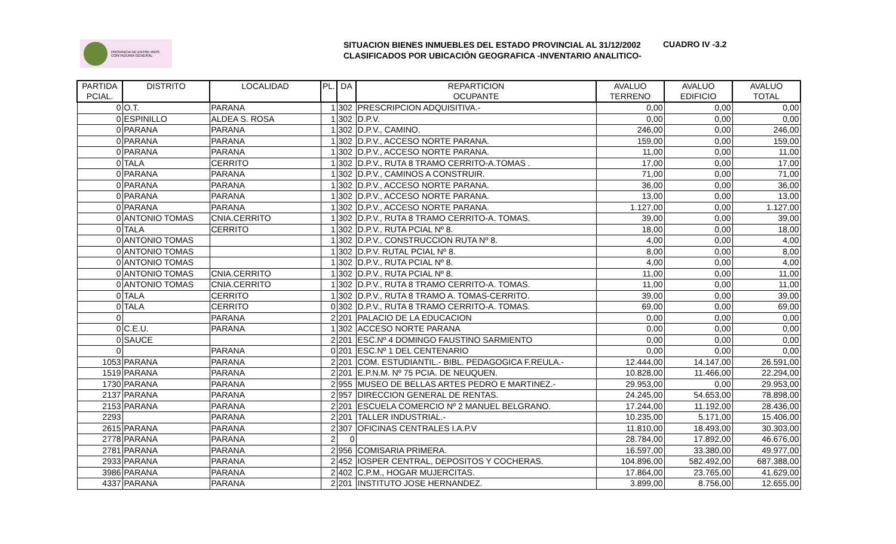PROVINCIA DE ENTRE RIOS
CONTADURIA GENERAL
CUADRO IV -3.2
SITUACION BIENES INMUEBLES DEL ESTADO PROVINCIAL AL 31/12/2002
CLASIFICADOS POR UBICACIÓN GEOGRAFICA -INVENTARIO ANALITICO-
| PARTIDA PCIAL. | DISTRITO | LOCALIDAD | PL. | DA | REPARTICION OCUPANTE | AVALUO TERRENO | AVALUO EDIFICIO | AVALUO TOTAL |
| --- | --- | --- | --- | --- | --- | --- | --- | --- |
| 0 | O.T. | PARANA | 1 | 302 | PRESCRIPCION ADQUISITIVA.- | 0,00 | 0,00 | 0,00 |
| 0 | ESPINILLO | ALDEA S. ROSA | 1 | 302 | D.P.V. | 0,00 | 0,00 | 0,00 |
| 0 | PARANA | PARANA | 1 | 302 | D.P.V., CAMINO. | 246,00 | 0,00 | 246,00 |
| 0 | PARANA | PARANA | 1 | 302 | D.P.V., ACCESO NORTE PARANA. | 159,00 | 0,00 | 159,00 |
| 0 | PARANA | PARANA | 1 | 302 | D.P.V., ACCESO NORTE PARANA. | 11,00 | 0,00 | 11,00 |
| 0 | TALA | CERRITO | 1 | 302 | D.P.V., RUTA 8 TRAMO CERRITO-A.TOMAS . | 17,00 | 0,00 | 17,00 |
| 0 | PARANA | PARANA | 1 | 302 | D.P.V., CAMINOS A CONSTRUIR. | 71,00 | 0,00 | 71,00 |
| 0 | PARANA | PARANA | 1 | 302 | D.P.V., ACCESO NORTE PARANA. | 36,00 | 0,00 | 36,00 |
| 0 | PARANA | PARANA | 1 | 302 | D.P.V., ACCESO NORTE PARANA. | 13,00 | 0,00 | 13,00 |
| 0 | PARANA | PARANA | 1 | 302 | D.P.V., ACCESO NORTE PARANA. | 1.127,00 | 0,00 | 1.127,00 |
| 0 | ANTONIO TOMAS | CNIA.CERRITO | 1 | 302 | D.P.V., RUTA 8 TRAMO CERRITO-A. TOMAS. | 39,00 | 0,00 | 39,00 |
| 0 | TALA | CERRITO | 1 | 302 | D.P.V., RUTA PCIAL Nº 8. | 18,00 | 0,00 | 18,00 |
| 0 | ANTONIO TOMAS | | 1 | 302 | D.P.V., CONSTRUCCION RUTA Nº 8. | 4,00 | 0,00 | 4,00 |
| 0 | ANTONIO TOMAS | | 1 | 302 | D.P.V. RUTAL PCIAL Nº 8. | 8,00 | 0,00 | 8,00 |
| 0 | ANTONIO TOMAS | | 1 | 302 | D.P.V., RUTA PCIAL Nº 8. | 4,00 | 0,00 | 4,00 |
| 0 | ANTONIO TOMAS | CNIA.CERRITO | 1 | 302 | D.P.V., RUTA PCIAL Nº 8. | 11,00 | 0,00 | 11,00 |
| 0 | ANTONIO TOMAS | CNIA.CERRITO | 1 | 302 | D.P.V., RUTA 8 TRAMO CERRITO-A. TOMAS. | 11,00 | 0,00 | 11,00 |
| 0 | TALA | CERRITO | 1 | 302 | D.P.V., RUTA 8 TRAMO A. TOMAS-CERRITO. | 39,00 | 0,00 | 39,00 |
| 0 | TALA | CERRITO | 0 | 302 | D.P.V., RUTA 8 TRAMO CERRITO-A. TOMAS. | 69,00 | 0,00 | 69,00 |
| 0 | | PARANA | 2 | 201 | PALACIO DE LA EDUCACION | 0,00 | 0,00 | 0,00 |
| 0 | C.E.U. | PARANA | 1 | 302 | ACCESO NORTE PARANA | 0,00 | 0,00 | 0,00 |
| 0 | SAUCE | | 2 | 201 | ESC.Nº 4 DOMINGO FAUSTINO SARMIENTO | 0,00 | 0,00 | 0,00 |
| 0 | | PARANA | 0 | 201 | ESC.Nº 1 DEL CENTENARIO | 0,00 | 0,00 | 0,00 |
| 1053 | PARANA | PARANA | 2 | 201 | COM. ESTUDIANTIL.- BIBL. PEDAGOGICA F.REULA.- | 12.444,00 | 14.147,00 | 26.591,00 |
| 1519 | PARANA | PARANA | 2 | 201 | E.P.N.M. Nº 75 PCIA. DE NEUQUEN. | 10.828,00 | 11.466,00 | 22.294,00 |
| 1730 | PARANA | PARANA | 2 | 955 | MUSEO DE BELLAS ARTES PEDRO E MARTINEZ.- | 29.953,00 | 0,00 | 29.953,00 |
| 2137 | PARANA | PARANA | 2 | 957 | DIRECCION GENERAL DE RENTAS. | 24.245,00 | 54.653,00 | 78.898,00 |
| 2153 | PARANA | PARANA | 2 | 201 | ESCUELA COMERCIO Nº 2 MANUEL BELGRANO. | 17.244,00 | 11.192,00 | 28.436,00 |
| 2293 | | PARANA | 2 | 201 | TALLER INDUSTRIAL.- | 10.235,00 | 5.171,00 | 15.406,00 |
| 2615 | PARANA | PARANA | 2 | 307 | OFICINAS CENTRALES I.A.P.V | 11.810,00 | 18.493,00 | 30.303,00 |
| 2778 | PARANA | PARANA | 2 | 0 | | 28.784,00 | 17.892,00 | 46.676,00 |
| 2781 | PARANA | PARANA | 2 | 956 | COMISARIA PRIMERA. | 16.597,00 | 33.380,00 | 49.977,00 |
| 2933 | PARANA | PARANA | 2 | 452 | IOSPER CENTRAL, DEPOSITOS Y COCHERAS. | 104.896,00 | 582.492,00 | 687.388,00 |
| 3986 | PARANA | PARANA | 2 | 402 | C.P.M., HOGAR MUJERCITAS. | 17.864,00 | 23.765,00 | 41.629,00 |
| 4337 | PARANA | PARANA | 2 | 201 | INSTITUTO JOSE HERNANDEZ. | 3.899,00 | 8.756,00 | 12.655,00 |